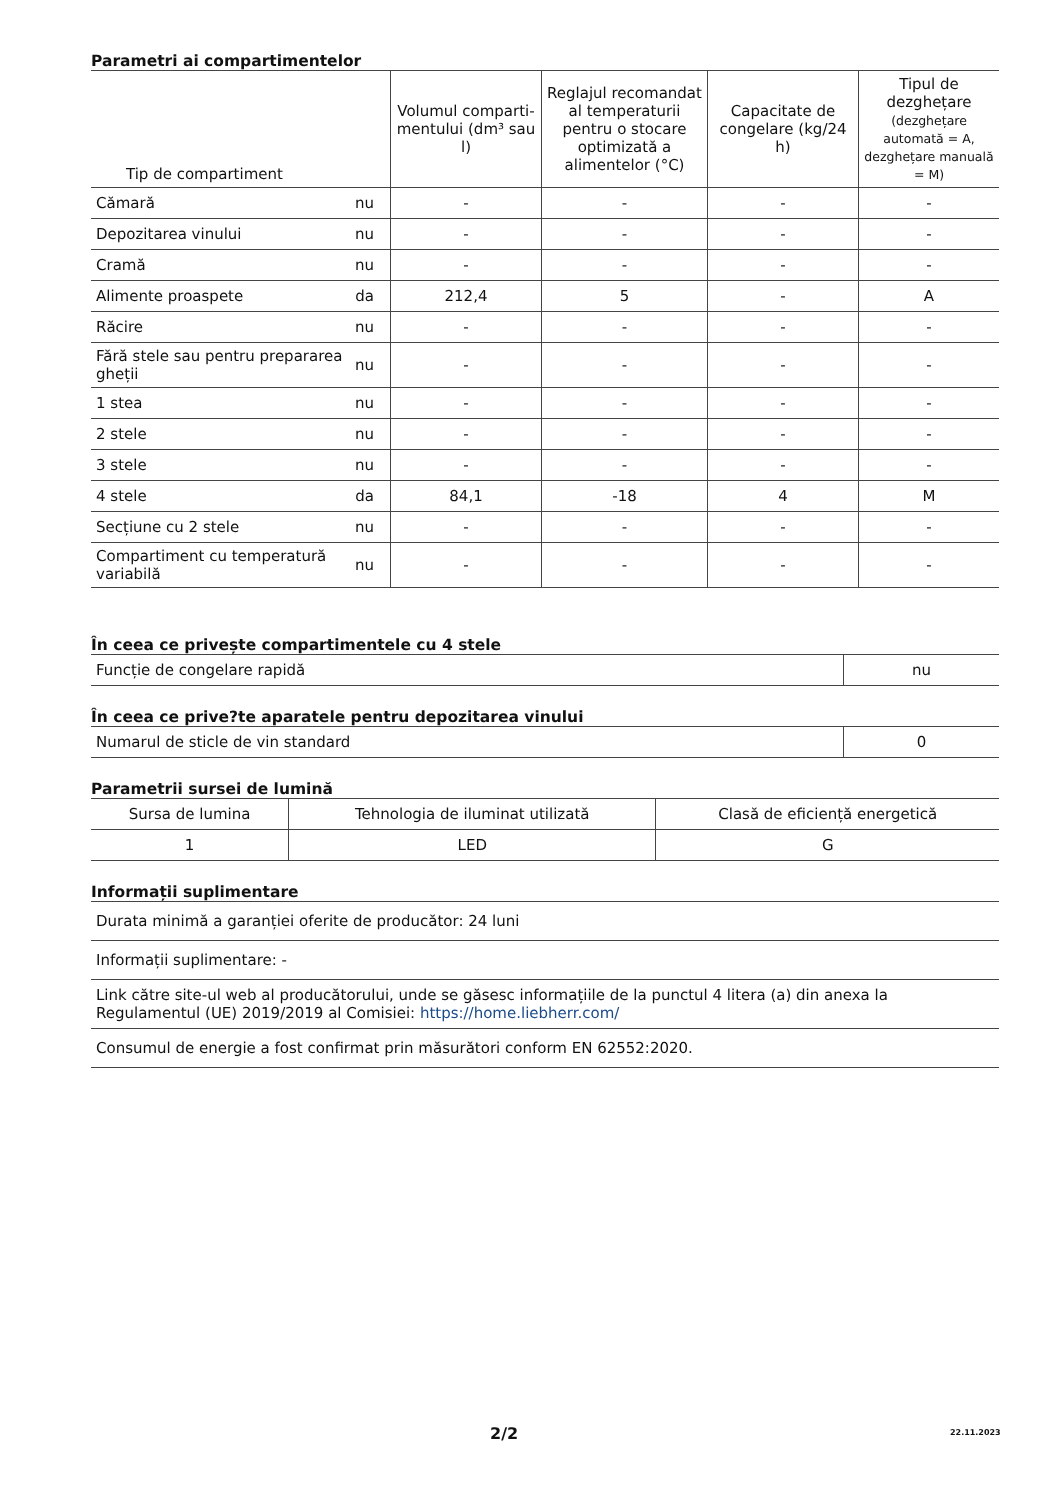Parametri ai compartimentelor
| Tip de compartiment | | Volumul comparti-mentului (dm³ sau l) | Reglajul recomandat al temperaturii pentru o stocare optimizată a alimentelor (°C) | Capacitate de congelare (kg/24 h) | Tipul de dezghețare (dezghețare automată = A, dezghețare manuală = M) |
| --- | --- | --- | --- | --- | --- |
| Cămară | nu | - | - | - | - |
| Depozitarea vinului | nu | - | - | - | - |
| Cramă | nu | - | - | - | - |
| Alimente proaspete | da | 212,4 | 5 | - | A |
| Răcire | nu | - | - | - | - |
| Fără stele sau pentru prepararea gheții | nu | - | - | - | - |
| 1 stea | nu | - | - | - | - |
| 2 stele | nu | - | - | - | - |
| 3 stele | nu | - | - | - | - |
| 4 stele | da | 84,1 | -18 | 4 | M |
| Secțiune cu 2 stele | nu | - | - | - | - |
| Compartiment cu temperatură variabilă | nu | - | - | - | - |
În ceea ce privește compartimentele cu 4 stele
| Funcție de congelare rapidă | nu |
În ceea ce prive?te aparatele pentru depozitarea vinului
| Numarul de sticle de vin standard | 0 |
Parametrii sursei de lumină
| Sursa de lumina | Tehnologia de iluminat utilizată | Clasă de eficiență energetică |
| 1 | LED | G |
Informații suplimentare
| Durata minimă a garanției oferite de producător: 24 luni |
| Informații suplimentare: - |
| Link către site-ul web al producătorului, unde se găsesc informațiile de la punctul 4 litera (a) din anexa la Regulamentul (UE) 2019/2019 al Comisiei: https://home.liebherr.com/ |
| Consumul de energie a fost confirmat prin măsurători conform EN 62552:2020. |
2/2 22.11.2023